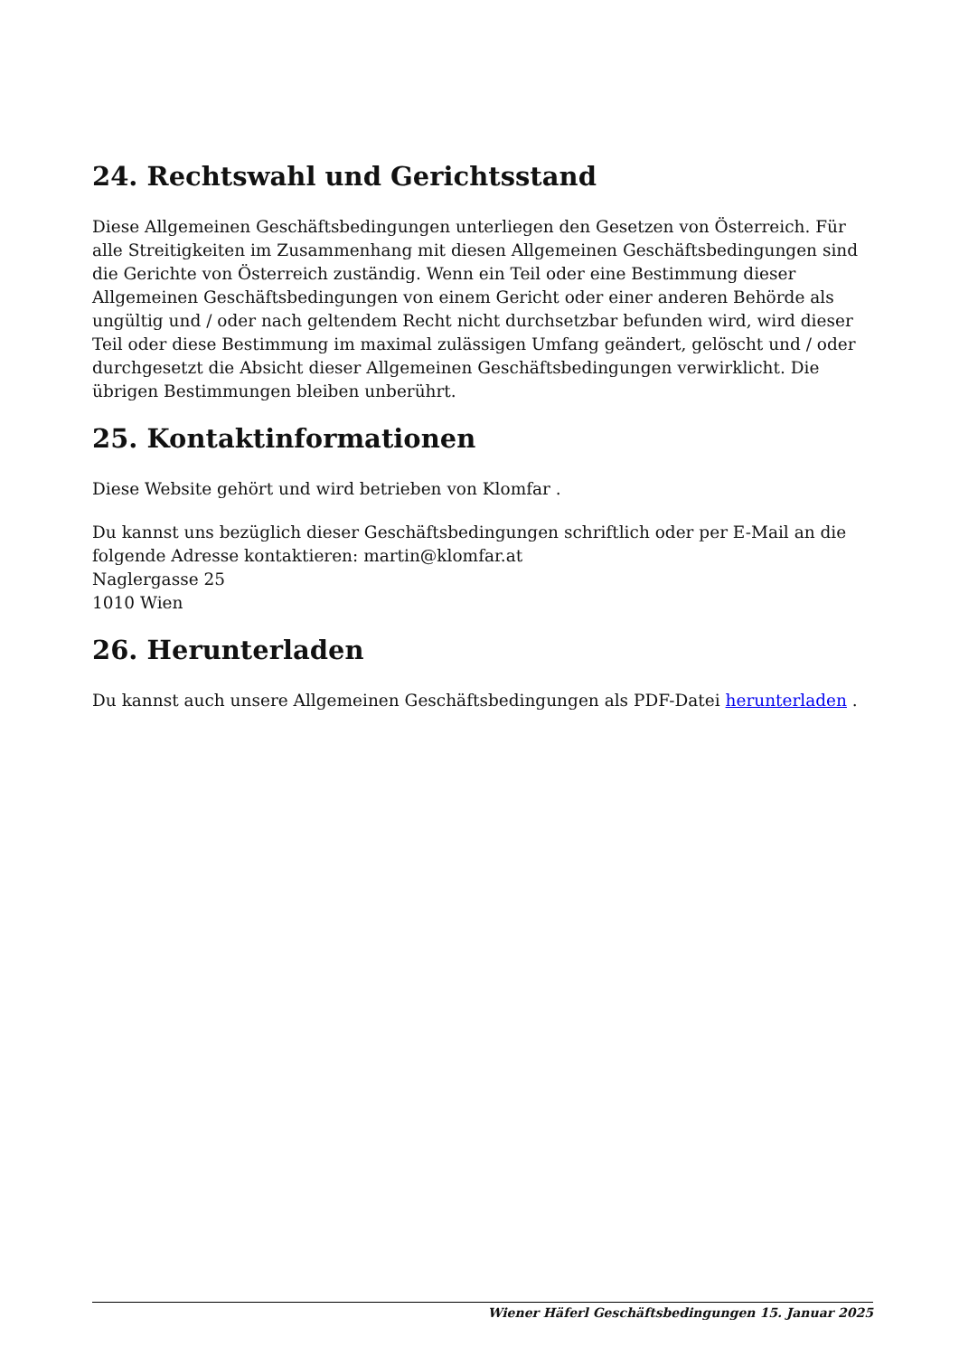24. Rechtswahl und Gerichtsstand
Diese Allgemeinen Geschäftsbedingungen unterliegen den Gesetzen von Österreich. Für alle Streitigkeiten im Zusammenhang mit diesen Allgemeinen Geschäftsbedingungen sind die Gerichte von Österreich zuständig. Wenn ein Teil oder eine Bestimmung dieser Allgemeinen Geschäftsbedingungen von einem Gericht oder einer anderen Behörde als ungültig und / oder nach geltendem Recht nicht durchsetzbar befunden wird, wird dieser Teil oder diese Bestimmung im maximal zulässigen Umfang geändert, gelöscht und / oder durchgesetzt die Absicht dieser Allgemeinen Geschäftsbedingungen verwirklicht. Die übrigen Bestimmungen bleiben unberührt.
25. Kontaktinformationen
Diese Website gehört und wird betrieben von Klomfar .
Du kannst uns bezüglich dieser Geschäftsbedingungen schriftlich oder per E-Mail an die folgende Adresse kontaktieren: martin@klomfar.at
Naglergasse 25
1010 Wien
26. Herunterladen
Du kannst auch unsere Allgemeinen Geschäftsbedingungen als PDF-Datei herunterladen .
Wiener Häferl Geschäftsbedingungen 15. Januar 2025